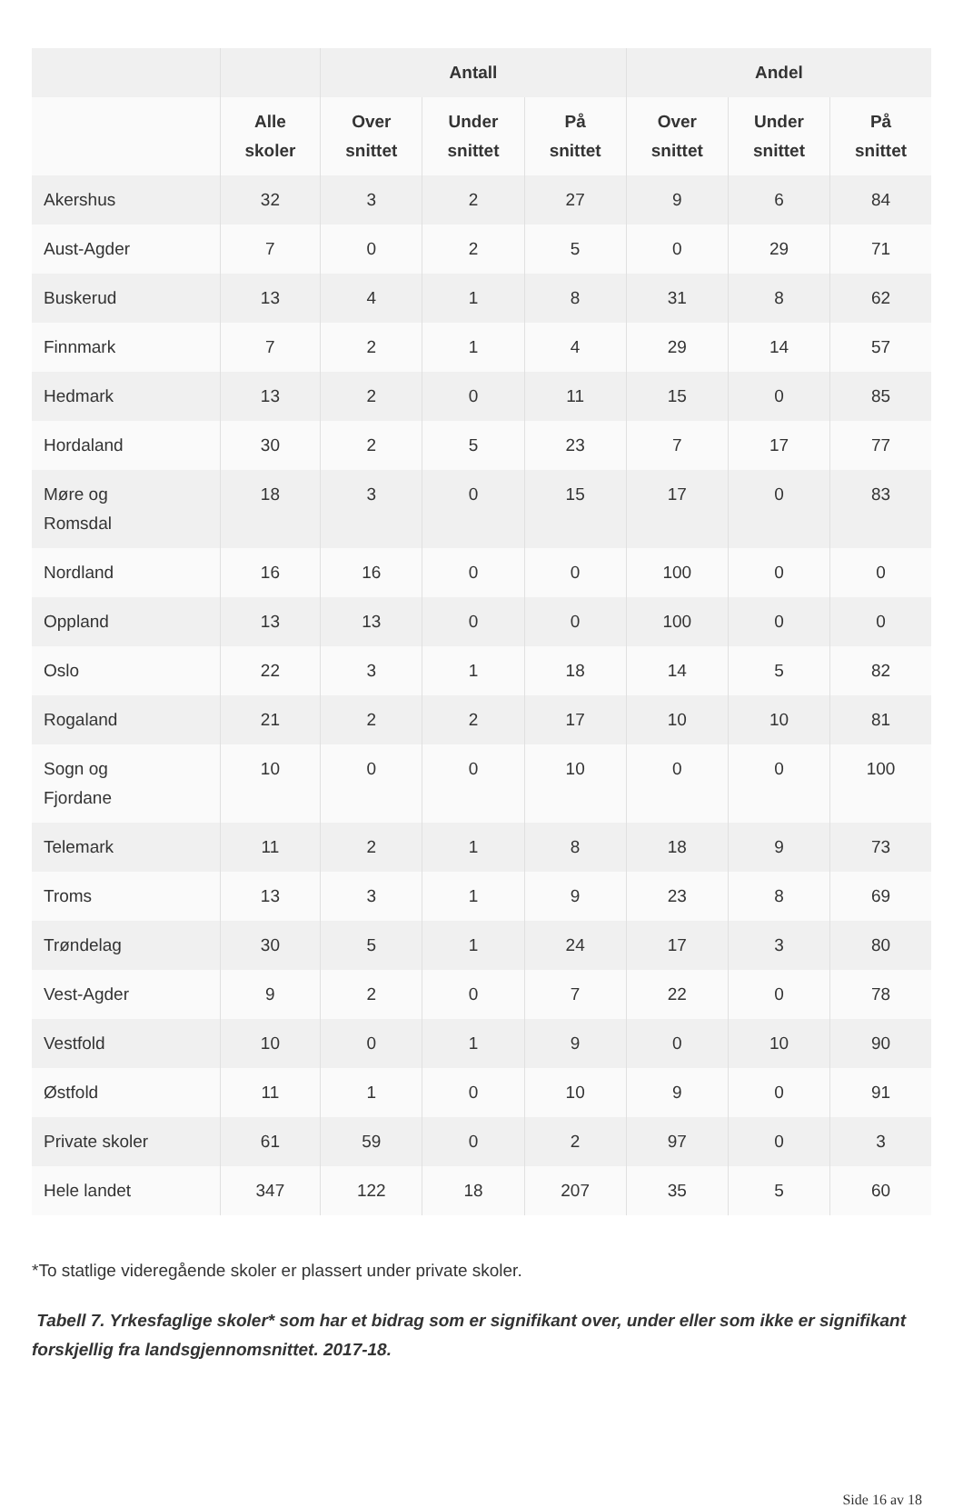| | | Antall | | | Andel | | |
| --- | --- | --- | --- | --- | --- | --- | --- |
| | Alle skoler | Over snittet | Under snittet | På snittet | Over snittet | Under snittet | På snittet |
| Akershus | 32 | 3 | 2 | 27 | 9 | 6 | 84 |
| Aust-Agder | 7 | 0 | 2 | 5 | 0 | 29 | 71 |
| Buskerud | 13 | 4 | 1 | 8 | 31 | 8 | 62 |
| Finnmark | 7 | 2 | 1 | 4 | 29 | 14 | 57 |
| Hedmark | 13 | 2 | 0 | 11 | 15 | 0 | 85 |
| Hordaland | 30 | 2 | 5 | 23 | 7 | 17 | 77 |
| Møre og Romsdal | 18 | 3 | 0 | 15 | 17 | 0 | 83 |
| Nordland | 16 | 16 | 0 | 0 | 100 | 0 | 0 |
| Oppland | 13 | 13 | 0 | 0 | 100 | 0 | 0 |
| Oslo | 22 | 3 | 1 | 18 | 14 | 5 | 82 |
| Rogaland | 21 | 2 | 2 | 17 | 10 | 10 | 81 |
| Sogn og Fjordane | 10 | 0 | 0 | 10 | 0 | 0 | 100 |
| Telemark | 11 | 2 | 1 | 8 | 18 | 9 | 73 |
| Troms | 13 | 3 | 1 | 9 | 23 | 8 | 69 |
| Trøndelag | 30 | 5 | 1 | 24 | 17 | 3 | 80 |
| Vest-Agder | 9 | 2 | 0 | 7 | 22 | 0 | 78 |
| Vestfold | 10 | 0 | 1 | 9 | 0 | 10 | 90 |
| Østfold | 11 | 1 | 0 | 10 | 9 | 0 | 91 |
| Private skoler | 61 | 59 | 0 | 2 | 97 | 0 | 3 |
| Hele landet | 347 | 122 | 18 | 207 | 35 | 5 | 60 |
*To statlige videregående skoler er plassert under private skoler.
Tabell 7. Yrkesfaglige skoler* som har et bidrag som er signifikant over, under eller som ikke er signifikant forskjellig fra landsgjennomsnittet. 2017-18.
Side 16 av 18